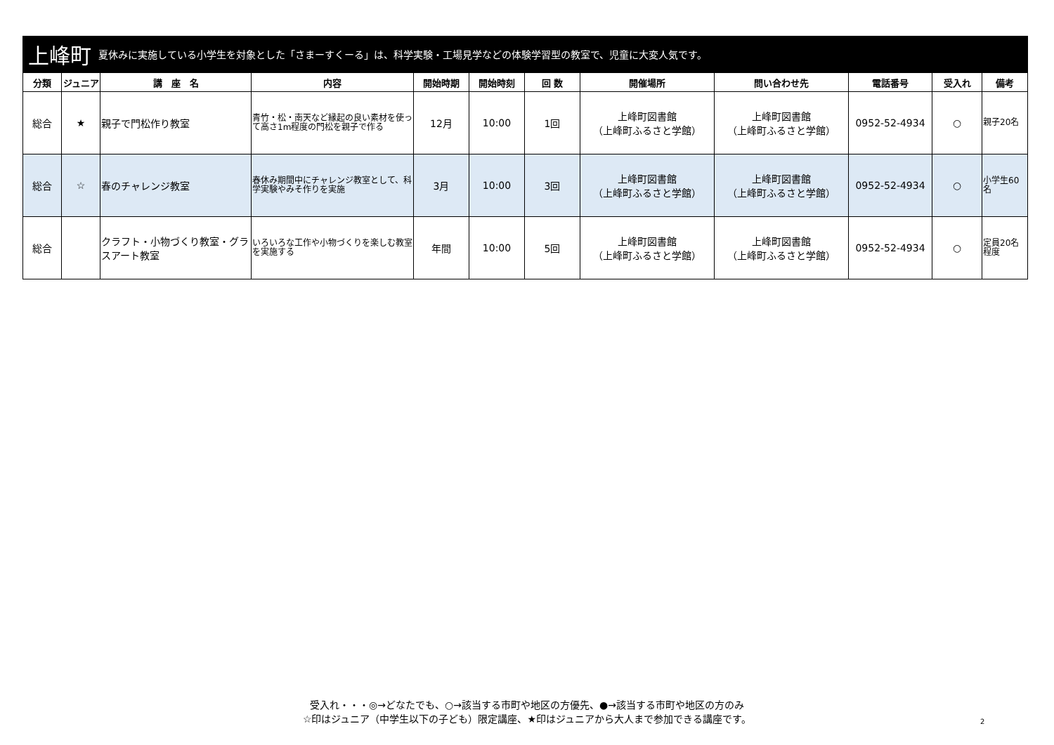上峰町 夏休みに実施している小学生を対象とした「さまーすくーる」は、科学実験・工場見学などの体験学習型の教室で、児童に大変人気です。
| 分類 | ジュニア | 講 座 名 | 内容 | 開始時期 | 開始時刻 | 回 数 | 開催場所 | 問い合わせ先 | 電話番号 | 受入れ | 備考 |
| --- | --- | --- | --- | --- | --- | --- | --- | --- | --- | --- | --- |
| 総合 | ★ | 親子で門松作り教室 | 青竹・松・南天など縁起の良い素材を使って高さ1m程度の門松を親子で作る | 12月 | 10:00 | 1回 | 上峰町図書館 （上峰町ふるさと学館） | 上峰町図書館 （上峰町ふるさと学館） | 0952-52-4934 | ○ | 親子20名 |
| 総合 | ☆ | 春のチャレンジ教室 | 春休み期間中にチャレンジ教室として、科学実験やみそ作りを実施 | 3月 | 10:00 | 3回 | 上峰町図書館 （上峰町ふるさと学館） | 上峰町図書館 （上峰町ふるさと学館） | 0952-52-4934 | ○ | 小学生60名 |
| 総合 | | クラフト・小物づくり教室・グラスアート教室 | いろいろな工作や小物づくりを楽しむ教室を実施する | 年間 | 10:00 | 5回 | 上峰町図書館 （上峰町ふるさと学館） | 上峰町図書館 （上峰町ふるさと学館） | 0952-52-4934 | ○ | 定員20名程度 |
受入れ・・・◎→どなたでも、○→該当する市町や地区の方優先、●→該当する市町や地区の方のみ
☆印はジュニア（中学生以下の子ども）限定講座、★印はジュニアから大人まで参加できる講座です。
2